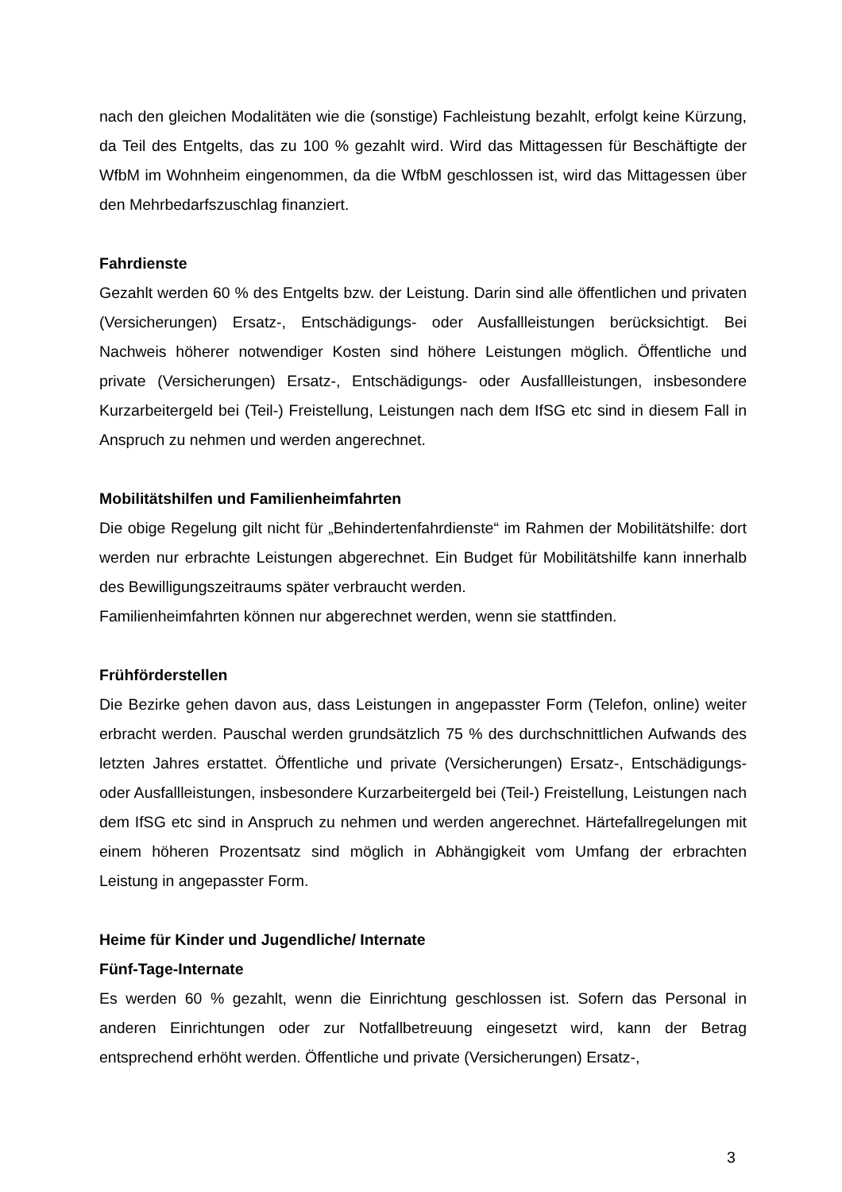nach den gleichen Modalitäten wie die (sonstige) Fachleistung bezahlt, erfolgt keine Kürzung, da Teil des Entgelts, das zu 100 % gezahlt wird. Wird das Mittagessen für Beschäftigte der WfbM im Wohnheim eingenommen, da die WfbM geschlossen ist, wird das Mittagessen über den Mehrbedarfszuschlag finanziert.
Fahrdienste
Gezahlt werden 60 % des Entgelts bzw. der Leistung. Darin sind alle öffentlichen und privaten (Versicherungen) Ersatz-, Entschädigungs- oder Ausfallleistungen berücksichtigt. Bei Nachweis höherer notwendiger Kosten sind höhere Leistungen möglich. Öffentliche und private (Versicherungen) Ersatz-, Entschädigungs- oder Ausfallleistungen, insbesondere Kurzarbeitergeld bei (Teil-) Freistellung, Leistungen nach dem IfSG etc sind in diesem Fall in Anspruch zu nehmen und werden angerechnet.
Mobilitätshilfen und Familienheimfahrten
Die obige Regelung gilt nicht für „Behindertenfahrdienste“ im Rahmen der Mobilitätshilfe: dort werden nur erbrachte Leistungen abgerechnet. Ein Budget für Mobilitätshilfe kann innerhalb des Bewilligungszeitraums später verbraucht werden.
Familienheimfahrten können nur abgerechnet werden, wenn sie stattfinden.
Frühförderstellen
Die Bezirke gehen davon aus, dass Leistungen in angepasster Form (Telefon, online) weiter erbracht werden. Pauschal werden grundsätzlich 75 % des durchschnittlichen Aufwands des letzten Jahres erstattet. Öffentliche und private (Versicherungen) Ersatz-, Entschädigungs- oder Ausfallleistungen, insbesondere Kurzarbeitergeld bei (Teil-) Freistellung, Leistungen nach dem IfSG etc sind in Anspruch zu nehmen und werden angerechnet. Härtefallregelungen mit einem höheren Prozentsatz sind möglich in Abhängigkeit vom Umfang der erbrachten Leistung in angepasster Form.
Heime für Kinder und Jugendliche/ Internate
Fünf-Tage-Internate
Es werden 60 % gezahlt, wenn die Einrichtung geschlossen ist. Sofern das Personal in anderen Einrichtungen oder zur Notfallbetreuung eingesetzt wird, kann der Betrag entsprechend erhöht werden. Öffentliche und private (Versicherungen) Ersatz-,
3